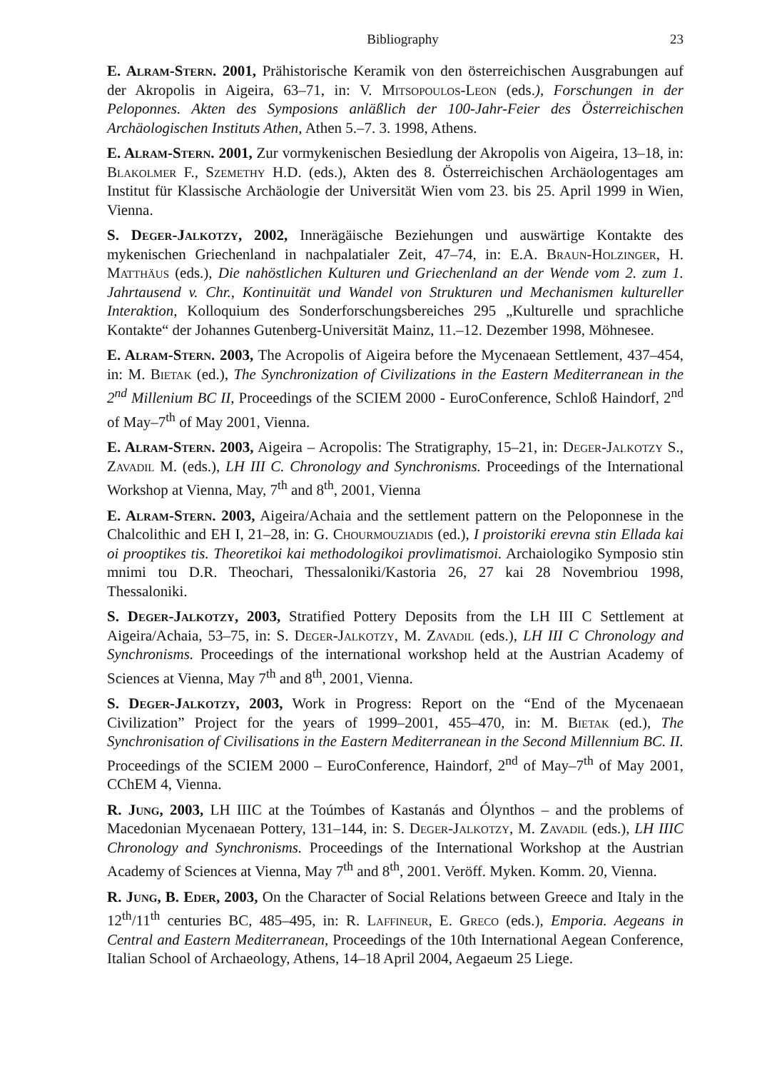Bibliography 23
E. Alram-Stern. 2001, Prähistorische Keramik von den österreichischen Ausgrabungen auf der Akropolis in Aigeira, 63–71, in: V. Mitsopoulos-Leon (eds.), Forschungen in der Peloponnes. Akten des Symposions anläßlich der 100-Jahr-Feier des Österreichischen Archäologischen Instituts Athen, Athen 5.–7. 3. 1998, Athens.
E. Alram-Stern. 2001, Zur vormykenischen Besiedlung der Akropolis von Aigeira, 13–18, in: Blakolmer F., Szemethy H.D. (eds.), Akten des 8. Österreichischen Archäologentages am Institut für Klassische Archäologie der Universität Wien vom 23. bis 25. April 1999 in Wien, Vienna.
S. Deger-Jalkotzy, 2002, Innerägäische Beziehungen und auswärtige Kontakte des mykenischen Griechenland in nachpalatialer Zeit, 47–74, in: E.A. Braun-Holzinger, H. Matthäus (eds.), Die nahöstlichen Kulturen und Griechenland an der Wende vom 2. zum 1. Jahrtausend v. Chr., Kontinuität und Wandel von Strukturen und Mechanismen kultureller Interaktion, Kolloquium des Sonderforschungsbereiches 295 „Kulturelle und sprachliche Kontakte“ der Johannes Gutenberg-Universität Mainz, 11.–12. Dezember 1998, Möhnesee.
E. Alram-Stern. 2003, The Acropolis of Aigeira before the Mycenaean Settlement, 437–454, in: M. Bietak (ed.), The Synchronization of Civilizations in the Eastern Mediterranean in the 2<sup>nd</sup> Millenium BC II, Proceedings of the SCIEM 2000 - EuroConference, Schloß Haindorf, 2<sup>nd</sup> of May–7<sup>th</sup> of May 2001, Vienna.
E. Alram-Stern. 2003, Aigeira – Acropolis: The Stratigraphy, 15–21, in: Deger-Jalkotzy S., Zavadil M. (eds.), LH III C. Chronology and Synchronisms. Proceedings of the International Workshop at Vienna, May, 7<sup>th</sup> and 8<sup>th</sup>, 2001, Vienna
E. Alram-Stern. 2003, Aigeira/Achaia and the settlement pattern on the Peloponnese in the Chalcolithic and EH I, 21–28, in: G. Chourmouziadis (ed.), I proistoriki erevna stin Ellada kai oi prooptikes tis. Theoretikoi kai methodologikoi provlimatismoi. Archaiologiko Symposio stin mnimi tou D.R. Theochari, Thessaloniki/Kastoria 26, 27 kai 28 Novembriou 1998, Thessaloniki.
S. Deger-Jalkotzy, 2003, Stratified Pottery Deposits from the LH III C Settlement at Aigeira/Achaia, 53–75, in: S. Deger-Jalkotzy, M. Zavadil (eds.), LH III C Chronology and Synchronisms. Proceedings of the international workshop held at the Austrian Academy of Sciences at Vienna, May 7<sup>th</sup> and 8<sup>th</sup>, 2001, Vienna.
S. Deger-Jalkotzy, 2003, Work in Progress: Report on the “End of the Mycenaean Civilization” Project for the years of 1999–2001, 455–470, in: M. Bietak (ed.), The Synchronisation of Civilisations in the Eastern Mediterranean in the Second Millennium BC. II. Proceedings of the SCIEM 2000 – EuroConference, Haindorf, 2<sup>nd</sup> of May–7<sup>th</sup> of May 2001, CChEM 4, Vienna.
R. Jung, 2003, LH IIIC at the Toúmbes of Kastanás and Ólynthos – and the problems of Macedonian Mycenaean Pottery, 131–144, in: S. Deger-Jalkotzy, M. Zavadil (eds.), LH IIIC Chronology and Synchronisms. Proceedings of the International Workshop at the Austrian Academy of Sciences at Vienna, May 7<sup>th</sup> and 8<sup>th</sup>, 2001. Veröff. Myken. Komm. 20, Vienna.
R. Jung, B. Eder, 2003, On the Character of Social Relations between Greece and Italy in the 12<sup>th</sup>/11<sup>th</sup> centuries BC, 485–495, in: R. Laffineur, E. Greco (eds.), Emporia. Aegeans in Central and Eastern Mediterranean, Proceedings of the 10th International Aegean Conference, Italian School of Archaeology, Athens, 14–18 April 2004, Aegaeum 25 Liege.